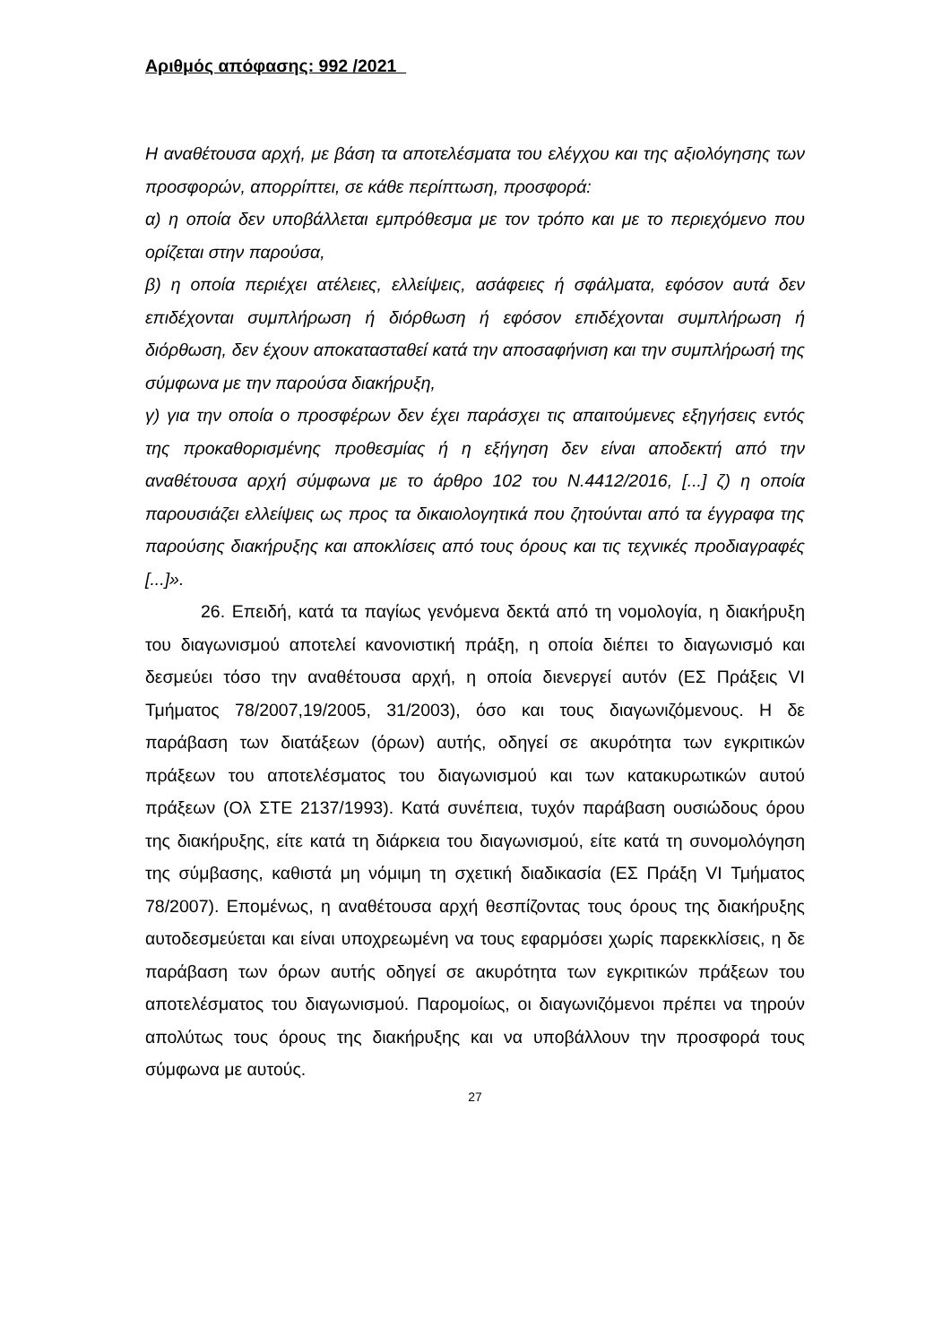Αριθμός απόφασης: 992 /2021
Η αναθέτουσα αρχή, με βάση τα αποτελέσματα του ελέγχου και της αξιολόγησης των προσφορών, απορρίπτει, σε κάθε περίπτωση, προσφορά:
α) η οποία δεν υποβάλλεται εμπρόθεσμα με τον τρόπο και με το περιεχόμενο που ορίζεται στην παρούσα,
β) η οποία περιέχει ατέλειες, ελλείψεις, ασάφειες ή σφάλματα, εφόσον αυτά δεν επιδέχονται συμπλήρωση ή διόρθωση ή εφόσον επιδέχονται συμπλήρωση ή διόρθωση, δεν έχουν αποκατασταθεί κατά την αποσαφήνιση και την συμπλήρωσή της σύμφωνα με την παρούσα διακήρυξη,
γ) για την οποία ο προσφέρων δεν έχει παράσχει τις απαιτούμενες εξηγήσεις εντός της προκαθορισμένης προθεσμίας ή η εξήγηση δεν είναι αποδεκτή από την αναθέτουσα αρχή σύμφωνα με το άρθρο 102 του Ν.4412/2016, [...] ζ) η οποία παρουσιάζει ελλείψεις ως προς τα δικαιολογητικά που ζητούνται από τα έγγραφα της παρούσης διακήρυξης και αποκλίσεις από τους όρους και τις τεχνικές προδιαγραφές [...]».
26. Επειδή, κατά τα παγίως γενόμενα δεκτά από τη νομολογία, η διακήρυξη του διαγωνισμού αποτελεί κανονιστική πράξη, η οποία διέπει το διαγωνισμό και δεσμεύει τόσο την αναθέτουσα αρχή, η οποία διενεργεί αυτόν (ΕΣ Πράξεις VI Τμήματος 78/2007,19/2005, 31/2003), όσο και τους διαγωνιζόμενους. Η δε παράβαση των διατάξεων (όρων) αυτής, οδηγεί σε ακυρότητα των εγκριτικών πράξεων του αποτελέσματος του διαγωνισμού και των κατακυρωτικών αυτού πράξεων (Ολ ΣΤΕ 2137/1993). Κατά συνέπεια, τυχόν παράβαση ουσιώδους όρου της διακήρυξης, είτε κατά τη διάρκεια του διαγωνισμού, είτε κατά τη συνομολόγηση της σύμβασης, καθιστά μη νόμιμη τη σχετική διαδικασία (ΕΣ Πράξη VI Τμήματος 78/2007). Επομένως, η αναθέτουσα αρχή θεσπίζοντας τους όρους της διακήρυξης αυτοδεσμεύεται και είναι υποχρεωμένη να τους εφαρμόσει χωρίς παρεκκλίσεις, η δε παράβαση των όρων αυτής οδηγεί σε ακυρότητα των εγκριτικών πράξεων του αποτελέσματος του διαγωνισμού. Παρομοίως, οι διαγωνιζόμενοι πρέπει να τηρούν απολύτως τους όρους της διακήρυξης και να υποβάλλουν την προσφορά τους σύμφωνα με αυτούς.
27